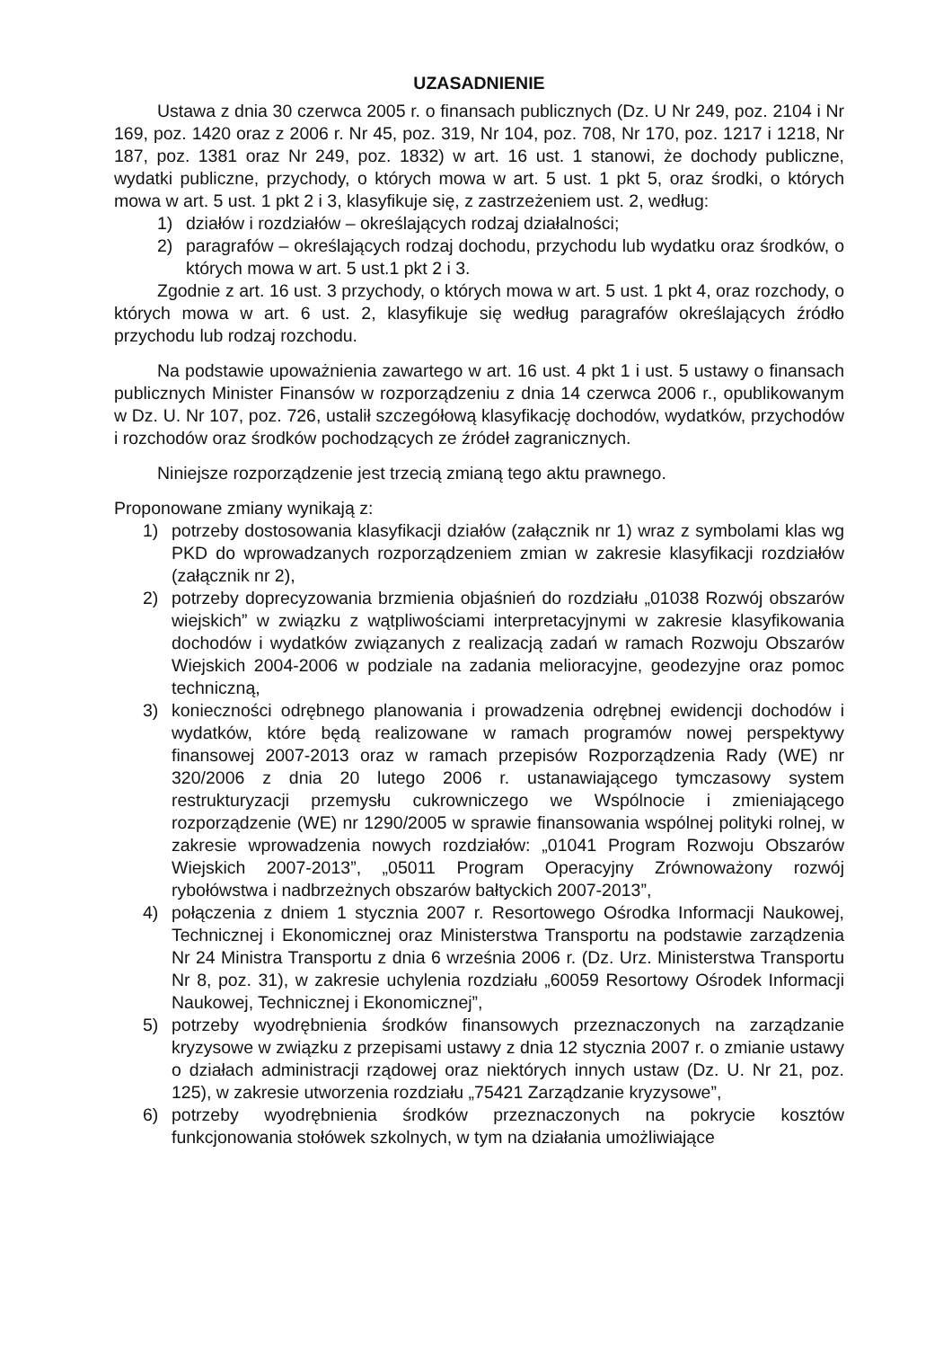UZASADNIENIE
Ustawa z dnia 30 czerwca 2005 r. o finansach publicznych (Dz. U Nr 249, poz. 2104 i Nr 169, poz. 1420 oraz z 2006 r. Nr 45, poz. 319, Nr 104, poz. 708, Nr 170, poz. 1217 i 1218, Nr 187, poz. 1381 oraz Nr 249, poz. 1832) w art. 16 ust. 1 stanowi, że dochody publiczne, wydatki publiczne, przychody, o których mowa w art. 5 ust. 1 pkt 5, oraz środki, o których mowa w art. 5 ust. 1 pkt 2 i 3, klasyfikuje się, z zastrzeżeniem ust. 2, według:
1) działów i rozdziałów – określających rodzaj działalności;
2) paragrafów – określających rodzaj dochodu, przychodu lub wydatku oraz środków, o których mowa w art. 5 ust.1 pkt 2 i 3.
Zgodnie z art. 16 ust. 3 przychody, o których mowa w art. 5 ust. 1 pkt 4, oraz rozchody, o których mowa w art. 6 ust. 2, klasyfikuje się według paragrafów określających źródło przychodu lub rodzaj rozchodu.
Na podstawie upoważnienia zawartego w art. 16 ust. 4 pkt 1 i ust. 5 ustawy o finansach publicznych Minister Finansów w rozporządzeniu z dnia 14 czerwca 2006 r., opublikowanym w Dz. U. Nr 107, poz. 726, ustalił szczegółową klasyfikację dochodów, wydatków, przychodów i rozchodów oraz środków pochodzących ze źródeł zagranicznych.
Niniejsze rozporządzenie jest trzecią zmianą tego aktu prawnego.
Proponowane zmiany wynikają z:
1) potrzeby dostosowania klasyfikacji działów (załącznik nr 1) wraz z symbolami klas wg PKD do wprowadzanych rozporządzeniem zmian w zakresie klasyfikacji rozdziałów (załącznik nr 2),
2) potrzeby doprecyzowania brzmienia objaśnień do rozdziału „01038 Rozwój obszarów wiejskich” w związku z wątpliwościami interpretacyjnymi w zakresie klasyfikowania dochodów i wydatków związanych z realizacją zadań w ramach Rozwoju Obszarów Wiejskich 2004-2006 w podziale na zadania melioracyjne, geodezyjne oraz pomoc techniczną,
3) konieczności odrębnego planowania i prowadzenia odrębnej ewidencji dochodów i wydatków, które będą realizowane w ramach programów nowej perspektywy finansowej 2007-2013 oraz w ramach przepisów Rozporządzenia Rady (WE) nr 320/2006 z dnia 20 lutego 2006 r. ustanawiającego tymczasowy system restrukturyzacji przemysłu cukrowniczego we Wspólnocie i zmieniającego rozporządzenie (WE) nr 1290/2005 w sprawie finansowania wspólnej polityki rolnej, w zakresie wprowadzenia nowych rozdziałów: „01041 Program Rozwoju Obszarów Wiejskich 2007-2013”, „05011 Program Operacyjny Zrównoważony rozwój rybołówstwa i nadbrzeżnych obszarów bałtyckich 2007-2013”,
4) połączenia z dniem 1 stycznia 2007 r. Resortowego Ośrodka Informacji Naukowej, Technicznej i Ekonomicznej oraz Ministerstwa Transportu na podstawie zarządzenia Nr 24 Ministra Transportu z dnia 6 września 2006 r. (Dz. Urz. Ministerstwa Transportu Nr 8, poz. 31), w zakresie uchylenia rozdziału „60059 Resortowy Ośrodek Informacji Naukowej, Technicznej i Ekonomicznej”,
5) potrzeby wyodrębnienia środków finansowych przeznaczonych na zarządzanie kryzysowe w związku z przepisami ustawy z dnia 12 stycznia 2007 r. o zmianie ustawy o działach administracji rządowej oraz niektórych innych ustaw (Dz. U. Nr 21, poz. 125), w zakresie utworzenia rozdziału „75421 Zarządzanie kryzysowe”,
6) potrzeby wyodrębnienia środków przeznaczonych na pokrycie kosztów funkcjonowania stołówek szkolnych, w tym na działania umożliwiające